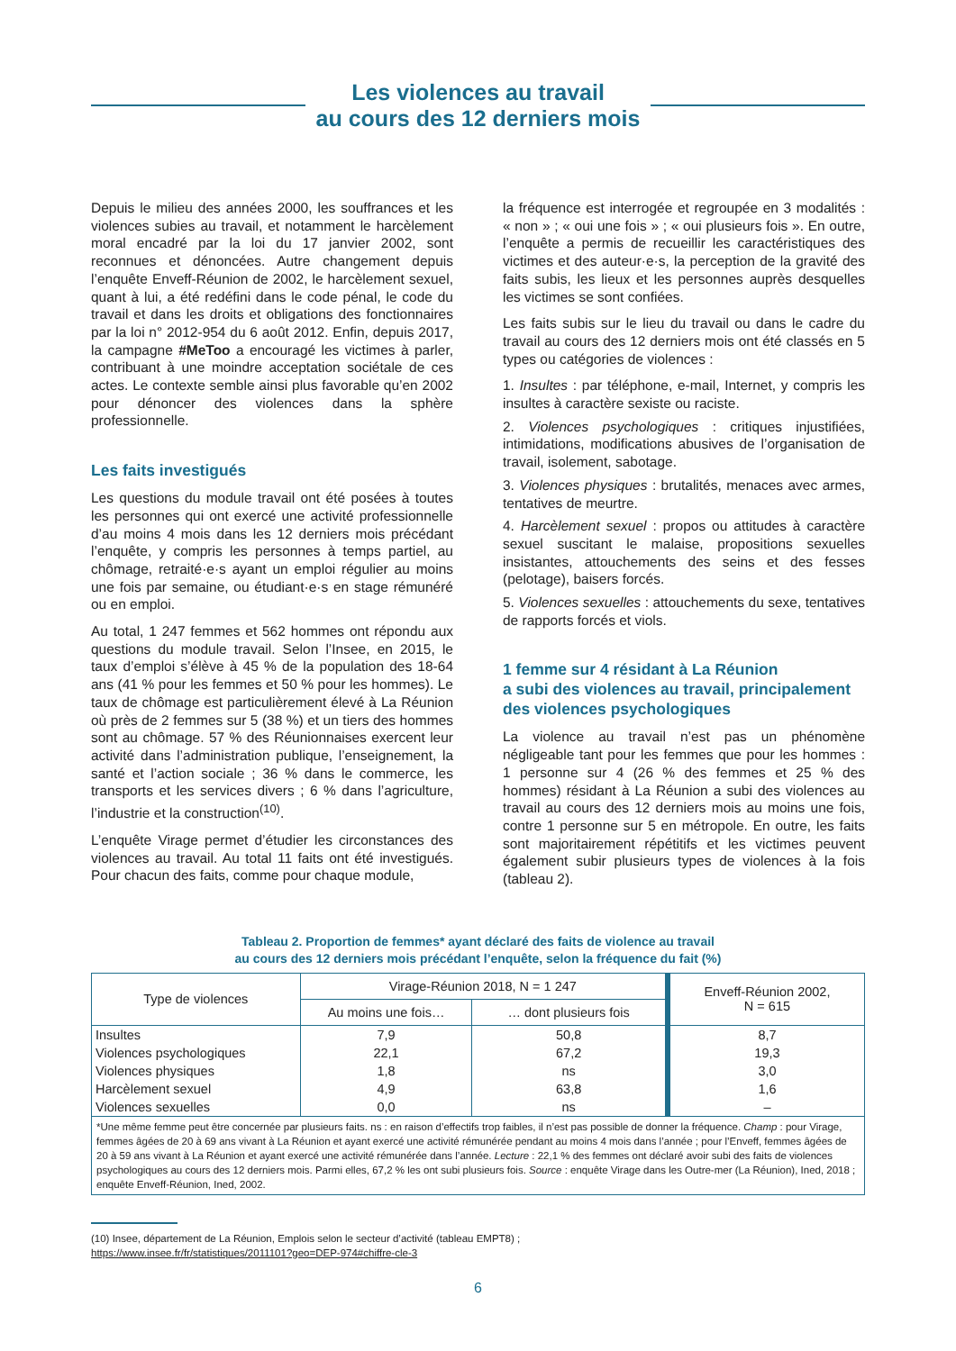Les violences au travail
au cours des 12 derniers mois
Depuis le milieu des années 2000, les souffrances et les violences subies au travail, et notamment le harcèlement moral encadré par la loi du 17 janvier 2002, sont reconnues et dénoncées. Autre changement depuis l’enquête Enveff-Réunion de 2002, le harcèlement sexuel, quant à lui, a été redéfini dans le code pénal, le code du travail et dans les droits et obligations des fonctionnaires par la loi n° 2012-954 du 6 août 2012. Enfin, depuis 2017, la campagne #MeToo a encouragé les victimes à parler, contribuant à une moindre acceptation sociétale de ces actes. Le contexte semble ainsi plus favorable qu’en 2002 pour dénoncer des violences dans la sphère professionnelle.
Les faits investigués
Les questions du module travail ont été posées à toutes les personnes qui ont exercé une activité professionnelle d’au moins 4 mois dans les 12 derniers mois précédant l’enquête, y compris les personnes à temps partiel, au chômage, retraité·e·s ayant un emploi régulier au moins une fois par semaine, ou étudiant·e·s en stage rémunéré ou en emploi.
Au total, 1 247 femmes et 562 hommes ont répondu aux questions du module travail. Selon l’Insee, en 2015, le taux d’emploi s’élève à 45 % de la population des 18-64 ans (41 % pour les femmes et 50 % pour les hommes). Le taux de chômage est particulièrement élevé à La Réunion où près de 2 femmes sur 5 (38 %) et un tiers des hommes sont au chômage. 57 % des Réunionnaises exercent leur activité dans l’administration publique, l’enseignement, la santé et l’action sociale ; 36 % dans le commerce, les transports et les services divers ; 6 % dans l’agriculture, l’industrie et la construction<sup>(10)</sup>.
L’enquête Virage permet d’étudier les circonstances des violences au travail. Au total 11 faits ont été investigués. Pour chacun des faits, comme pour chaque module,
la fréquence est interrogée et regroupée en 3 modalités : « non » ; « oui une fois » ; « oui plusieurs fois ». En outre, l’enquête a permis de recueillir les caractéristiques des victimes et des auteur·e·s, la perception de la gravité des faits subis, les lieux et les personnes auprès desquelles les victimes se sont confiées.
Les faits subis sur le lieu du travail ou dans le cadre du travail au cours des 12 derniers mois ont été classés en 5 types ou catégories de violences :
1. Insultes : par téléphone, e-mail, Internet, y compris les insultes à caractère sexiste ou raciste.
2. Violences psychologiques : critiques injustifiées, intimidations, modifications abusives de l’organisation de travail, isolement, sabotage.
3. Violences physiques : brutalités, menaces avec armes, tentatives de meurtre.
4. Harcèlement sexuel : propos ou attitudes à caractère sexuel suscitant le malaise, propositions sexuelles insistantes, attouchements des seins et des fesses (pelotage), baisers forcés.
5. Violences sexuelles : attouchements du sexe, tentatives de rapports forcés et viols.
1 femme sur 4 résidant à La Réunion
a subi des violences au travail, principalement des violences psychologiques
La violence au travail n’est pas un phénomène négligeable tant pour les femmes que pour les hommes : 1 personne sur 4 (26 % des femmes et 25 % des hommes) résidant à La Réunion a subi des violences au travail au cours des 12 derniers mois au moins une fois, contre 1 personne sur 5 en métropole. En outre, les faits sont majoritairement répétitifs et les victimes peuvent également subir plusieurs types de violences à la fois (tableau 2).
Tableau 2. Proportion de femmes* ayant déclaré des faits de violence au travail
au cours des 12 derniers mois précédant l’enquête, selon la fréquence du fait (%)
| Type de violences | Virage-Réunion 2018, N = 1 247 | | Enveff-Réunion 2002, N = 615 |
| --- | --- | --- | --- |
| | Au moins une fois… | … dont plusieurs fois | |
| Insultes | 7,9 | 50,8 | 8,7 |
| Violences psychologiques | 22,1 | 67,2 | 19,3 |
| Violences physiques | 1,8 | ns | 3,0 |
| Harcèlement sexuel | 4,9 | 63,8 | 1,6 |
| Violences sexuelles | 0,0 | ns | – |
| *Une même femme peut être concernée par plusieurs faits. ns : en raison d’effectifs trop faibles, il n’est pas possible de donner la fréquence. Champ : pour Virage, femmes âgées de 20 à 69 ans vivant à La Réunion et ayant exercé une activité rémunérée pendant au moins 4 mois dans l’année ; pour l’Enveff, femmes âgées de 20 à 59 ans vivant à La Réunion et ayant exercé une activité rémunérée dans l’année. Lecture : 22,1 % des femmes ont déclaré avoir subi des faits de violences psychologiques au cours des 12 derniers mois. Parmi elles, 67,2 % les ont subi plusieurs fois. Source : enquête Virage dans les Outre-mer (La Réunion), Ined, 2018 ; enquête Enveff-Réunion, Ined, 2002. | | | |
(10) Insee, département de La Réunion, Emplois selon le secteur d’activité (tableau EMPT8) ;
https://www.insee.fr/fr/statistiques/2011101?geo=DEP-974#chiffre-cle-3
6